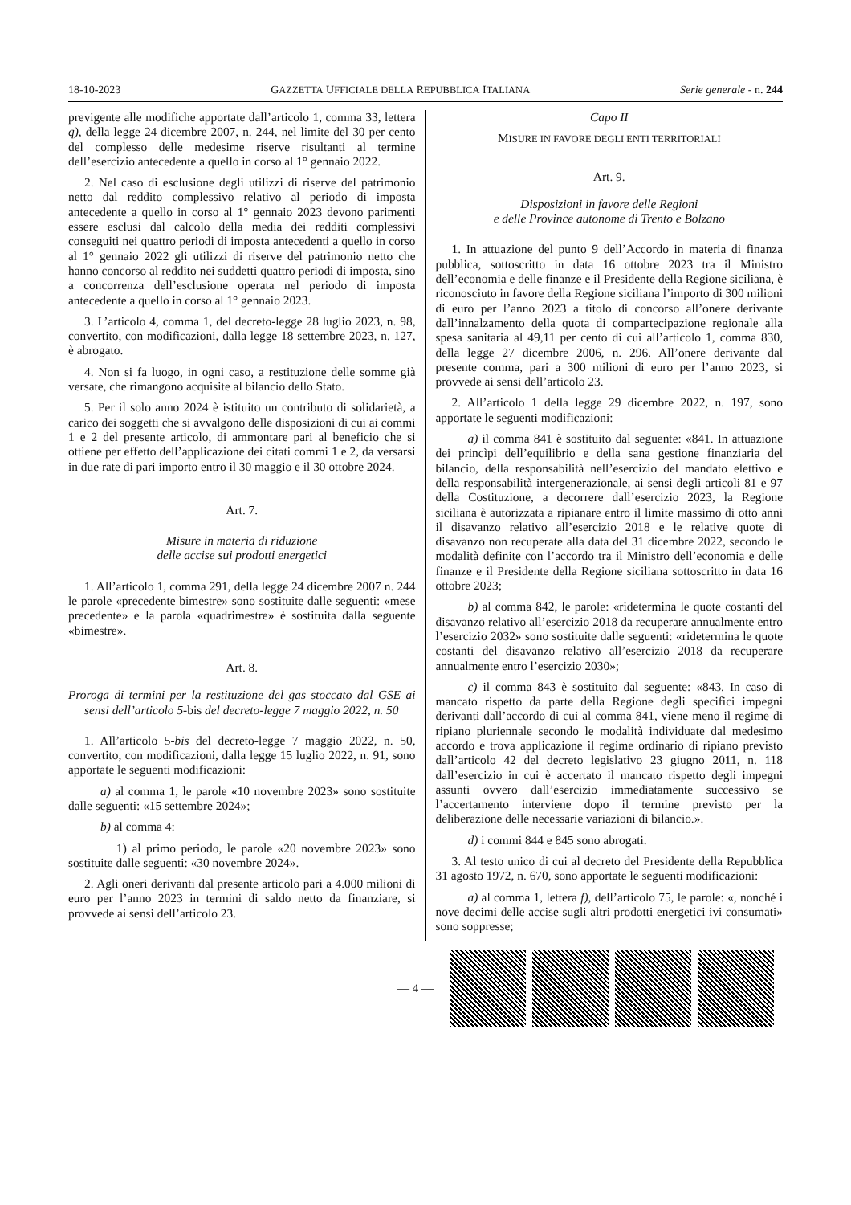18-10-2023 GAZZETTA UFFICIALE DELLA REPUBBLICA ITALIANA Serie generale - n. 244
previgente alle modifiche apportate dall’articolo 1, comma 33, lettera q), della legge 24 dicembre 2007, n. 244, nel limite del 30 per cento del complesso delle medesime riserve risultanti al termine dell’esercizio antecedente a quello in corso al 1° gennaio 2022.
2. Nel caso di esclusione degli utilizzi di riserve del patrimonio netto dal reddito complessivo relativo al periodo di imposta antecedente a quello in corso al 1° gennaio 2023 devono parimenti essere esclusi dal calcolo della media dei redditi complessivi conseguiti nei quattro periodi di imposta antecedenti a quello in corso al 1° gennaio 2022 gli utilizzi di riserve del patrimonio netto che hanno concorso al reddito nei suddetti quattro periodi di imposta, sino a concorrenza dell’esclusione operata nel periodo di imposta antecedente a quello in corso al 1° gennaio 2023.
3. L’articolo 4, comma 1, del decreto-legge 28 luglio 2023, n. 98, convertito, con modificazioni, dalla legge 18 settembre 2023, n. 127, è abrogato.
4. Non si fa luogo, in ogni caso, a restituzione delle somme già versate, che rimangono acquisite al bilancio dello Stato.
5. Per il solo anno 2024 è istituito un contributo di solidarietà, a carico dei soggetti che si avvalgono delle disposizioni di cui ai commi 1 e 2 del presente articolo, di ammontare pari al beneficio che si ottiene per effetto dell’applicazione dei citati commi 1 e 2, da versarsi in due rate di pari importo entro il 30 maggio e il 30 ottobre 2024.
Art. 7.
Misure in materia di riduzione
delle accise sui prodotti energetici
1. All’articolo 1, comma 291, della legge 24 dicembre 2007 n. 244 le parole «precedente bimestre» sono sostituite dalle seguenti: «mese precedente» e la parola «quadrimestre» è sostituita dalla seguente «bimestre».
Art. 8.
Proroga di termini per la restituzione del gas stoccato dal GSE ai sensi dell’articolo 5-bis del decreto-legge 7 maggio 2022, n. 50
1. All’articolo 5-bis del decreto-legge 7 maggio 2022, n. 50, convertito, con modificazioni, dalla legge 15 luglio 2022, n. 91, sono apportate le seguenti modificazioni:
a) al comma 1, le parole «10 novembre 2023» sono sostituite dalle seguenti: «15 settembre 2024»;
b) al comma 4:
1) al primo periodo, le parole «20 novembre 2023» sono sostituite dalle seguenti: «30 novembre 2024».
2. Agli oneri derivanti dal presente articolo pari a 4.000 milioni di euro per l’anno 2023 in termini di saldo netto da finanziare, si provvede ai sensi dell’articolo 23.
Capo II
MISURE IN FAVORE DEGLI ENTI TERRITORIALI
Art. 9.
Disposizioni in favore delle Regioni
e delle Province autonome di Trento e Bolzano
1. In attuazione del punto 9 dell’Accordo in materia di finanza pubblica, sottoscritto in data 16 ottobre 2023 tra il Ministro dell’economia e delle finanze e il Presidente della Regione siciliana, è riconosciuto in favore della Regione siciliana l’importo di 300 milioni di euro per l’anno 2023 a titolo di concorso all’onere derivante dall’innalzamento della quota di compartecipazione regionale alla spesa sanitaria al 49,11 per cento di cui all’articolo 1, comma 830, della legge 27 dicembre 2006, n. 296. All’onere derivante dal presente comma, pari a 300 milioni di euro per l’anno 2023, si provvede ai sensi dell’articolo 23.
2. All’articolo 1 della legge 29 dicembre 2022, n. 197, sono apportate le seguenti modificazioni:
a) il comma 841 è sostituito dal seguente: «841. In attuazione dei princìpi dell’equilibrio e della sana gestione finanziaria del bilancio, della responsabilità nell’esercizio del mandato elettivo e della responsabilità intergenerazionale, ai sensi degli articoli 81 e 97 della Costituzione, a decorrere dall’esercizio 2023, la Regione siciliana è autorizzata a ripianare entro il limite massimo di otto anni il disavanzo relativo all’esercizio 2018 e le relative quote di disavanzo non recuperate alla data del 31 dicembre 2022, secondo le modalità definite con l’accordo tra il Ministro dell’economia e delle finanze e il Presidente della Regione siciliana sottoscritto in data 16 ottobre 2023;
b) al comma 842, le parole: «ridetermina le quote costanti del disavanzo relativo all’esercizio 2018 da recuperare annualmente entro l’esercizio 2032» sono sostituite dalle seguenti: «ridetermina le quote costanti del disavanzo relativo all’esercizio 2018 da recuperare annualmente entro l’esercizio 2030»;
c) il comma 843 è sostituito dal seguente: «843. In caso di mancato rispetto da parte della Regione degli specifici impegni derivanti dall’accordo di cui al comma 841, viene meno il regime di ripiano pluriennale secondo le modalità individuate dal medesimo accordo e trova applicazione il regime ordinario di ripiano previsto dall’articolo 42 del decreto legislativo 23 giugno 2011, n. 118 dall’esercizio in cui è accertato il mancato rispetto degli impegni assunti ovvero dall’esercizio immediatamente successivo se l’accertamento interviene dopo il termine previsto per la deliberazione delle necessarie variazioni di bilancio.».
d) i commi 844 e 845 sono abrogati.
3. Al testo unico di cui al decreto del Presidente della Repubblica 31 agosto 1972, n. 670, sono apportate le seguenti modificazioni:
a) al comma 1, lettera f), dell’articolo 75, le parole: «, nonché i nove decimi delle accise sugli altri prodotti energetici ivi consumati» sono soppresse;
— 4 —